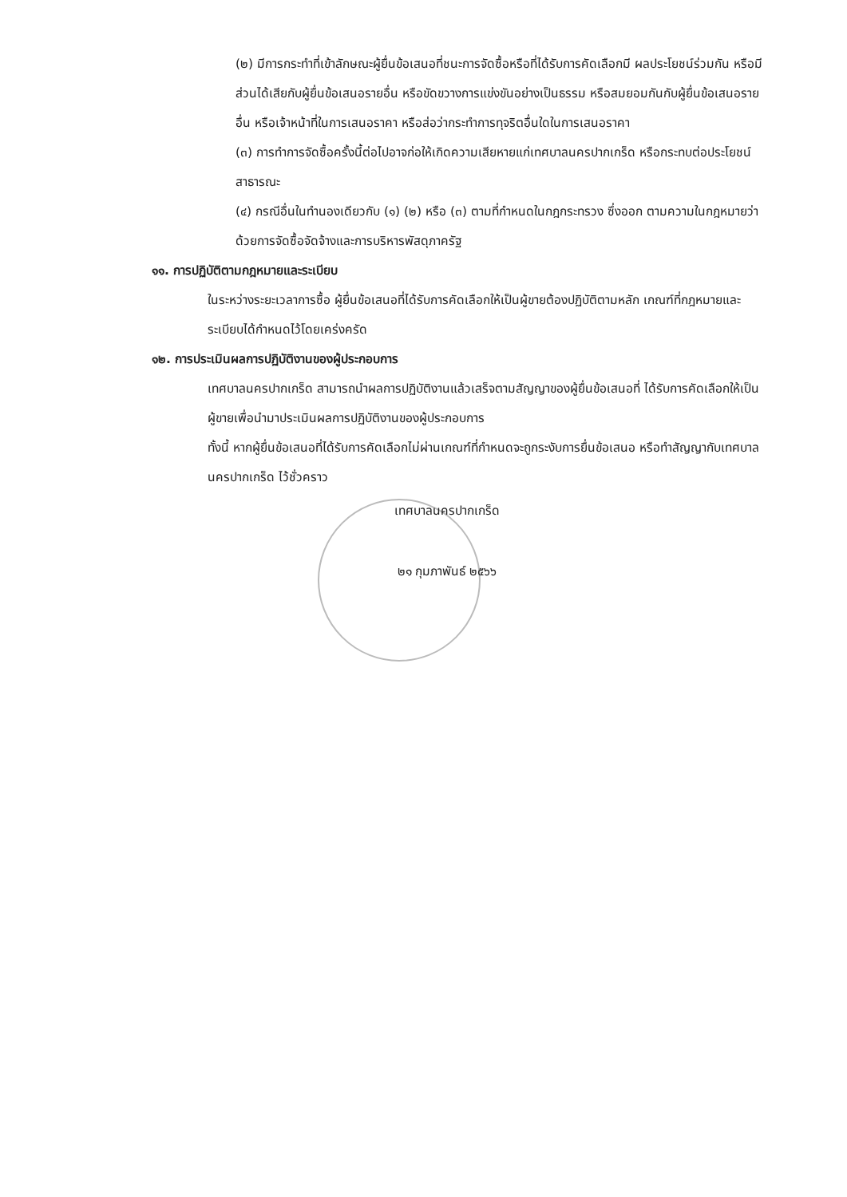(๒) มีการกระทำที่เข้าลักษณะผู้ยื่นข้อเสนอที่ชนะการจัดซื้อหรือที่ได้รับการคัดเลือกมี ผลประโยชน์ร่วมกัน หรือมีส่วนได้เสียกับผู้ยื่นข้อเสนอรายอื่น หรือขัดขวางการแข่งขันอย่างเป็นธรรม หรือสมยอมกันกับผู้ยื่นข้อเสนอรายอื่น หรือเจ้าหน้าที่ในการเสนอราคา หรือส่อว่ากระทำการทุจริตอื่นใดในการเสนอราคา
(๓) การทำการจัดซื้อครั้งนี้ต่อไปอาจก่อให้เกิดความเสียหายแก่เทศบาลนครปากเกร็ด หรือกระทบต่อประโยชน์สาธารณะ
(๔) กรณีอื่นในทำนองเดียวกับ (๑) (๒) หรือ (๓) ตามที่กำหนดในกฎกระทรวง ซึ่งออก ตามความในกฎหมายว่าด้วยการจัดซื้อจัดจ้างและการบริหารพัสดุภาครัฐ
๑๑. การปฏิบัติตามกฎหมายและระเบียบ
ในระหว่างระยะเวลาการซื้อ ผู้ยื่นข้อเสนอที่ได้รับการคัดเลือกให้เป็นผู้ขายต้องปฏิบัติตามหลัก เกณฑ์ที่กฎหมายและระเบียบได้กำหนดไว้โดยเคร่งครัด
๑๒. การประเมินผลการปฏิบัติงานของผู้ประกอบการ
เทศบาลนครปากเกร็ด สามารถนำผลการปฏิบัติงานแล้วเสร็จตามสัญญาของผู้ยื่นข้อเสนอที่ ได้รับการคัดเลือกให้เป็นผู้ขายเพื่อนำมาประเมินผลการปฏิบัติงานของผู้ประกอบการ
ทั้งนี้ หากผู้ยื่นข้อเสนอที่ได้รับการคัดเลือกไม่ผ่านเกณฑ์ที่กำหนดจะถูกระงับการยื่นข้อเสนอ หรือทำสัญญากับเทศบาลนครปากเกร็ด ไว้ชั่วคราว
เทศบาลนครปากเกร็ด
๒๑ กุมภาพันธ์ ๒๕๖๖